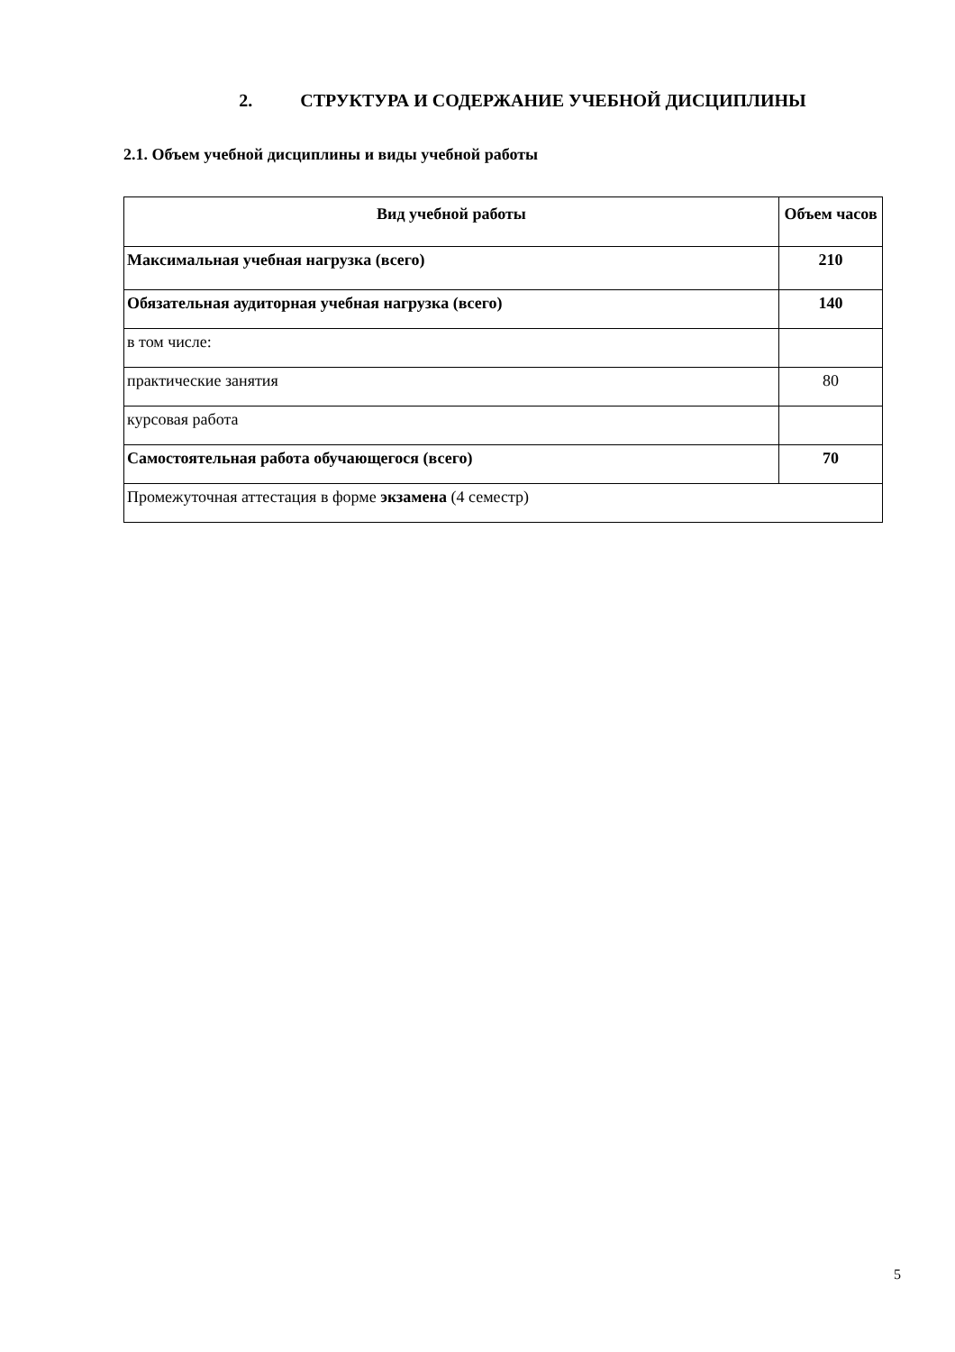2. СТРУКТУРА И СОДЕРЖАНИЕ УЧЕБНОЙ ДИСЦИПЛИНЫ
2.1. Объем учебной дисциплины и виды учебной работы
| Вид учебной работы | Объем часов |
| --- | --- |
| Максимальная учебная нагрузка (всего) | 210 |
| Обязательная аудиторная учебная нагрузка (всего) | 140 |
| в том числе: | |
| практические занятия | 80 |
| курсовая работа | |
| Самостоятельная работа обучающегося (всего) | 70 |
| Промежуточная аттестация в форме экзамена (4 семестр) | |
5